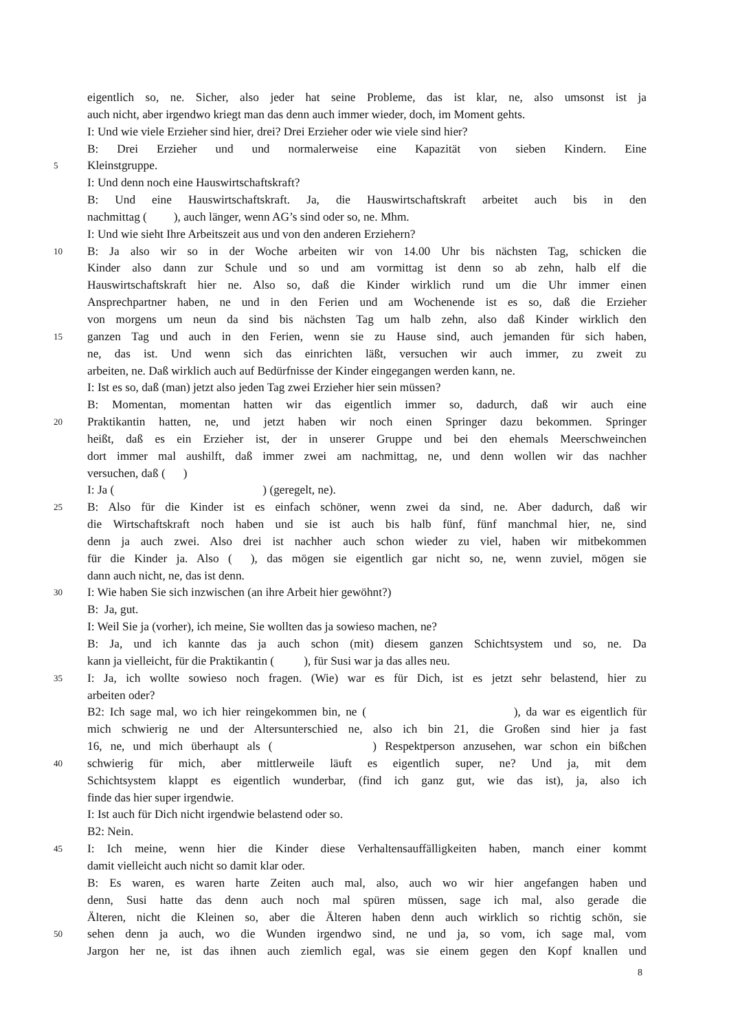eigentlich so, ne. Sicher, also jeder hat seine Probleme, das ist klar, ne, also umsonst ist ja
auch nicht, aber irgendwo kriegt man das denn auch immer wieder, doch, im Moment gehts.
I: Und wie viele Erzieher sind hier, drei? Drei Erzieher oder wie viele sind hier?
B: Drei Erzieher und und normalerweise eine Kapazität von sieben Kindern. Eine
5 Kleinstgruppe.
I: Und denn noch eine Hauswirtschaftskraft?
B: Und eine Hauswirtschaftskraft. Ja, die Hauswirtschaftskraft arbeitet auch bis in den
nachmittag ( ), auch länger, wenn AG’s sind oder so, ne. Mhm.
I: Und wie sieht Ihre Arbeitszeit aus und von den anderen Erziehern?
10 B: Ja also wir so in der Woche arbeiten wir von 14.00 Uhr bis nächsten Tag, schicken die
Kinder also dann zur Schule und so und am vormittag ist denn so ab zehn, halb elf die
Hauswirtschaftskraft hier ne. Also so, daß die Kinder wirklich rund um die Uhr immer einen
Ansprechpartner haben, ne und in den Ferien und am Wochenende ist es so, daß die Erzieher
von morgens um neun da sind bis nächsten Tag um halb zehn, also daß Kinder wirklich den
15 ganzen Tag und auch in den Ferien, wenn sie zu Hause sind, auch jemanden für sich haben,
ne, das ist. Und wenn sich das einrichten läßt, versuchen wir auch immer, zu zweit zu
arbeiten, ne. Daß wirklich auch auf Bedürfnisse der Kinder eingegangen werden kann, ne.
I: Ist es so, daß (man) jetzt also jeden Tag zwei Erzieher hier sein müssen?
B: Momentan, momentan hatten wir das eigentlich immer so, dadurch, daß wir auch eine
20 Praktikantin hatten, ne, und jetzt haben wir noch einen Springer dazu bekommen. Springer
heißt, daß es ein Erzieher ist, der in unserer Gruppe und bei den ehemals Meerschweinchen
dort immer mal aushilft, daß immer zwei am nachmittag, ne, und denn wollen wir das nachher
versuchen, daß ( )
I: Ja ( ) (geregelt, ne).
25 B: Also für die Kinder ist es einfach schöner, wenn zwei da sind, ne. Aber dadurch, daß wir
die Wirtschaftskraft noch haben und sie ist auch bis halb fünf, fünf manchmal hier, ne, sind
denn ja auch zwei. Also drei ist nachher auch schon wieder zu viel, haben wir mitbekommen
für die Kinder ja. Also ( ), das mögen sie eigentlich gar nicht so, ne, wenn zuviel, mögen sie
dann auch nicht, ne, das ist denn.
30 I: Wie haben Sie sich inzwischen (an ihre Arbeit hier gewöhnt?)
B: Ja, gut.
I: Weil Sie ja (vorher), ich meine, Sie wollten das ja sowieso machen, ne?
B: Ja, und ich kannte das ja auch schon (mit) diesem ganzen Schichtsystem und so, ne. Da
kann ja vielleicht, für die Praktikantin ( ), für Susi war ja das alles neu.
35 I: Ja, ich wollte sowieso noch fragen. (Wie) war es für Dich, ist es jetzt sehr belastend, hier zu
arbeiten oder?
B2: Ich sage mal, wo ich hier reingekommen bin, ne ( ), da war es eigentlich für
mich schwierig ne und der Altersunterschied ne, also ich bin 21, die Großen sind hier ja fast
16, ne, und mich überhaupt als ( ) Respektperson anzusehen, war schon ein bißchen
40 schwierig für mich, aber mittlerweile läuft es eigentlich super, ne? Und ja, mit dem
Schichtsystem klappt es eigentlich wunderbar, (find ich ganz gut, wie das ist), ja, also ich
finde das hier super irgendwie.
I: Ist auch für Dich nicht irgendwie belastend oder so.
B2: Nein.
45 I: Ich meine, wenn hier die Kinder diese Verhaltensauffälligkeiten haben, manch einer kommt
damit vielleicht auch nicht so damit klar oder.
B: Es waren, es waren harte Zeiten auch mal, also, auch wo wir hier angefangen haben und
denn, Susi hatte das denn auch noch mal spüren müssen, sage ich mal, also gerade die
Älteren, nicht die Kleinen so, aber die Älteren haben denn auch wirklich so richtig schön, sie
50 sehen denn ja auch, wo die Wunden irgendwo sind, ne und ja, so vom, ich sage mal, vom
Jargon her ne, ist das ihnen auch ziemlich egal, was sie einem gegen den Kopf knallen und
8